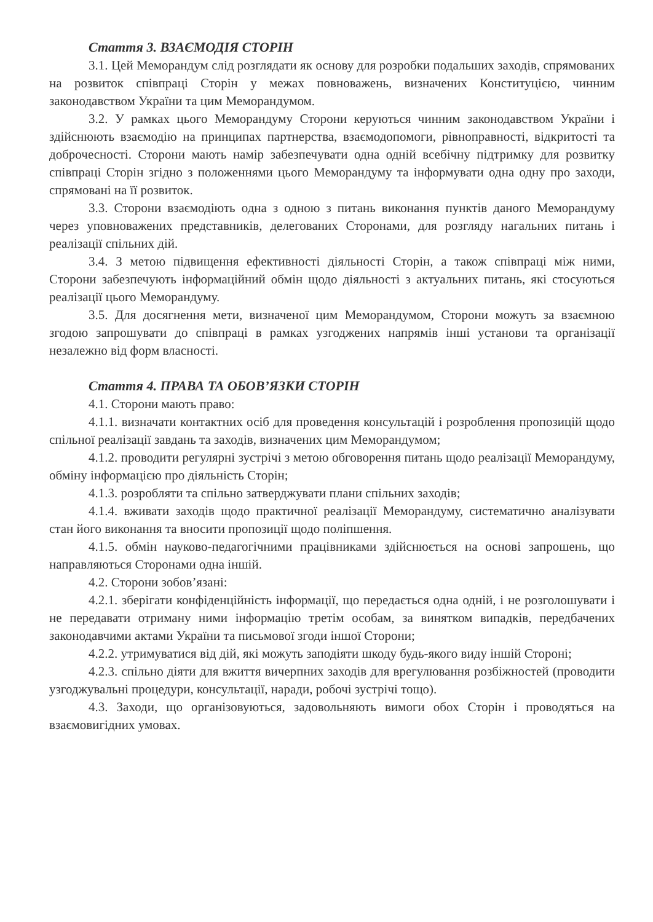Стаття 3. ВЗАЄМОДІЯ СТОРІН
3.1. Цей Меморандум слід розглядати як основу для розробки подальших заходів, спрямованих на розвиток співпраці Сторін у межах повноважень, визначених Конституцією, чинним законодавством України та цим Меморандумом.
3.2. У рамках цього Меморандуму Сторони керуються чинним законодавством України і здійснюють взаємодію на принципах партнерства, взаємодопомоги, рівноправності, відкритості та доброчесності. Сторони мають намір забезпечувати одна одній всебічну підтримку для розвитку співпраці Сторін згідно з положеннями цього Меморандуму та інформувати одна одну про заходи, спрямовані на її розвиток.
3.3. Сторони взаємодіють одна з одною з питань виконання пунктів даного Меморандуму через уповноважених представників, делегованих Сторонами, для розгляду нагальних питань і реалізації спільних дій.
3.4. З метою підвищення ефективності діяльності Сторін, а також співпраці між ними, Сторони забезпечують інформаційний обмін щодо діяльності з актуальних питань, які стосуються реалізації цього Меморандуму.
3.5. Для досягнення мети, визначеної цим Меморандумом, Сторони можуть за взаємною згодою запрошувати до співпраці в рамках узгоджених напрямів інші установи та організації незалежно від форм власності.
Стаття 4. ПРАВА ТА ОБОВ’ЯЗКИ СТОРІН
4.1. Сторони мають право:
4.1.1. визначати контактних осіб для проведення консультацій і розроблення пропозицій щодо спільної реалізації завдань та заходів, визначених цим Меморандумом;
4.1.2. проводити регулярні зустрічі з метою обговорення питань щодо реалізації Меморандуму, обміну інформацією про діяльність Сторін;
4.1.3. розробляти та спільно затверджувати плани спільних заходів;
4.1.4. вживати заходів щодо практичної реалізації Меморандуму, систематично аналізувати стан його виконання та вносити пропозиції щодо поліпшення.
4.1.5. обмін науково-педагогічними працівниками здійснюється на основі запрошень, що направляються Сторонами одна іншій.
4.2. Сторони зобов’язані:
4.2.1. зберігати конфіденційність інформації, що передається одна одній, і не розголошувати і не передавати отриману ними інформацію третім особам, за винятком випадків, передбачених законодавчими актами України та письмової згоди іншої Сторони;
4.2.2. утримуватися від дій, які можуть заподіяти шкоду будь-якого виду іншій Стороні;
4.2.3. спільно діяти для вжиття вичерпних заходів для врегулювання розбіжностей (проводити узгоджувальні процедури, консультації, наради, робочі зустрічі тощо).
4.3. Заходи, що організовуються, задовольняють вимоги обох Сторін і проводяться на взаємовигідних умовах.